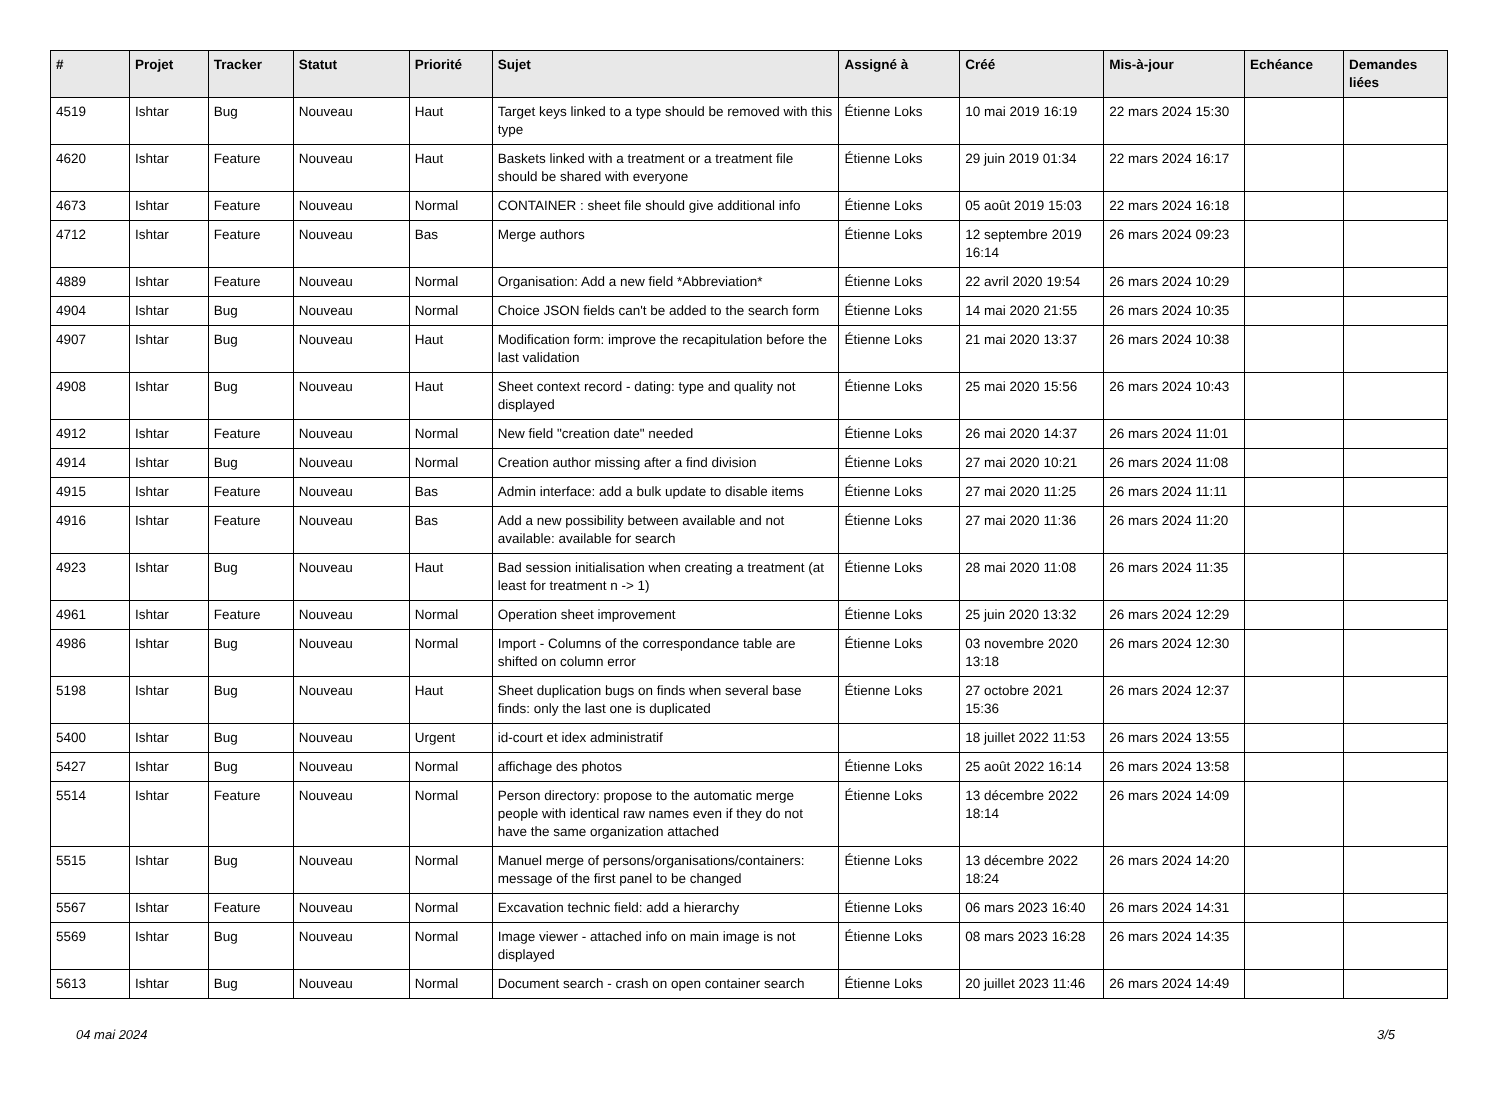| # | Projet | Tracker | Statut | Priorité | Sujet | Assigné à | Créé | Mis-à-jour | Echéance | Demandes liées |
| --- | --- | --- | --- | --- | --- | --- | --- | --- | --- | --- |
| 4519 | Ishtar | Bug | Nouveau | Haut | Target keys linked to a type should be removed with this type | Étienne Loks | 10 mai 2019 16:19 | 22 mars 2024 15:30 | | |
| 4620 | Ishtar | Feature | Nouveau | Haut | Baskets linked with a treatment or a treatment file should be shared with everyone | Étienne Loks | 29 juin 2019 01:34 | 22 mars 2024 16:17 | | |
| 4673 | Ishtar | Feature | Nouveau | Normal | CONTAINER : sheet file should give additional info | Étienne Loks | 05 août 2019 15:03 | 22 mars 2024 16:18 | | |
| 4712 | Ishtar | Feature | Nouveau | Bas | Merge authors | Étienne Loks | 12 septembre 2019 16:14 | 26 mars 2024 09:23 | | |
| 4889 | Ishtar | Feature | Nouveau | Normal | Organisation: Add a new field *Abbreviation* | Étienne Loks | 22 avril 2020 19:54 | 26 mars 2024 10:29 | | |
| 4904 | Ishtar | Bug | Nouveau | Normal | Choice JSON fields can't be added to the search form | Étienne Loks | 14 mai 2020 21:55 | 26 mars 2024 10:35 | | |
| 4907 | Ishtar | Bug | Nouveau | Haut | Modification form: improve the recapitulation before the last validation | Étienne Loks | 21 mai 2020 13:37 | 26 mars 2024 10:38 | | |
| 4908 | Ishtar | Bug | Nouveau | Haut | Sheet context record - dating: type and quality not displayed | Étienne Loks | 25 mai 2020 15:56 | 26 mars 2024 10:43 | | |
| 4912 | Ishtar | Feature | Nouveau | Normal | New field "creation date" needed | Étienne Loks | 26 mai 2020 14:37 | 26 mars 2024 11:01 | | |
| 4914 | Ishtar | Bug | Nouveau | Normal | Creation author missing after a find division | Étienne Loks | 27 mai 2020 10:21 | 26 mars 2024 11:08 | | |
| 4915 | Ishtar | Feature | Nouveau | Bas | Admin interface: add a bulk update to disable items | Étienne Loks | 27 mai 2020 11:25 | 26 mars 2024 11:11 | | |
| 4916 | Ishtar | Feature | Nouveau | Bas | Add a new possibility between available and not available: available for search | Étienne Loks | 27 mai 2020 11:36 | 26 mars 2024 11:20 | | |
| 4923 | Ishtar | Bug | Nouveau | Haut | Bad session initialisation when creating a treatment (at least for treatment n -> 1) | Étienne Loks | 28 mai 2020 11:08 | 26 mars 2024 11:35 | | |
| 4961 | Ishtar | Feature | Nouveau | Normal | Operation sheet improvement | Étienne Loks | 25 juin 2020 13:32 | 26 mars 2024 12:29 | | |
| 4986 | Ishtar | Bug | Nouveau | Normal | Import - Columns of the correspondance table are shifted on column error | Étienne Loks | 03 novembre 2020 13:18 | 26 mars 2024 12:30 | | |
| 5198 | Ishtar | Bug | Nouveau | Haut | Sheet duplication bugs on finds when several base finds: only the last one is duplicated | Étienne Loks | 27 octobre 2021 15:36 | 26 mars 2024 12:37 | | |
| 5400 | Ishtar | Bug | Nouveau | Urgent | id-court et idex administratif | | 18 juillet 2022 11:53 | 26 mars 2024 13:55 | | |
| 5427 | Ishtar | Bug | Nouveau | Normal | affichage des photos | Étienne Loks | 25 août 2022 16:14 | 26 mars 2024 13:58 | | |
| 5514 | Ishtar | Feature | Nouveau | Normal | Person directory: propose to the automatic merge people with identical raw names even if they do not have the same organization attached | Étienne Loks | 13 décembre 2022 18:14 | 26 mars 2024 14:09 | | |
| 5515 | Ishtar | Bug | Nouveau | Normal | Manuel merge of persons/organisations/containers: message of the first panel to be changed | Étienne Loks | 13 décembre 2022 18:24 | 26 mars 2024 14:20 | | |
| 5567 | Ishtar | Feature | Nouveau | Normal | Excavation technic field: add a hierarchy | Étienne Loks | 06 mars 2023 16:40 | 26 mars 2024 14:31 | | |
| 5569 | Ishtar | Bug | Nouveau | Normal | Image viewer - attached info on main image is not displayed | Étienne Loks | 08 mars 2023 16:28 | 26 mars 2024 14:35 | | |
| 5613 | Ishtar | Bug | Nouveau | Normal | Document search - crash on open container search | Étienne Loks | 20 juillet 2023 11:46 | 26 mars 2024 14:49 | | |
04 mai 2024 3/5